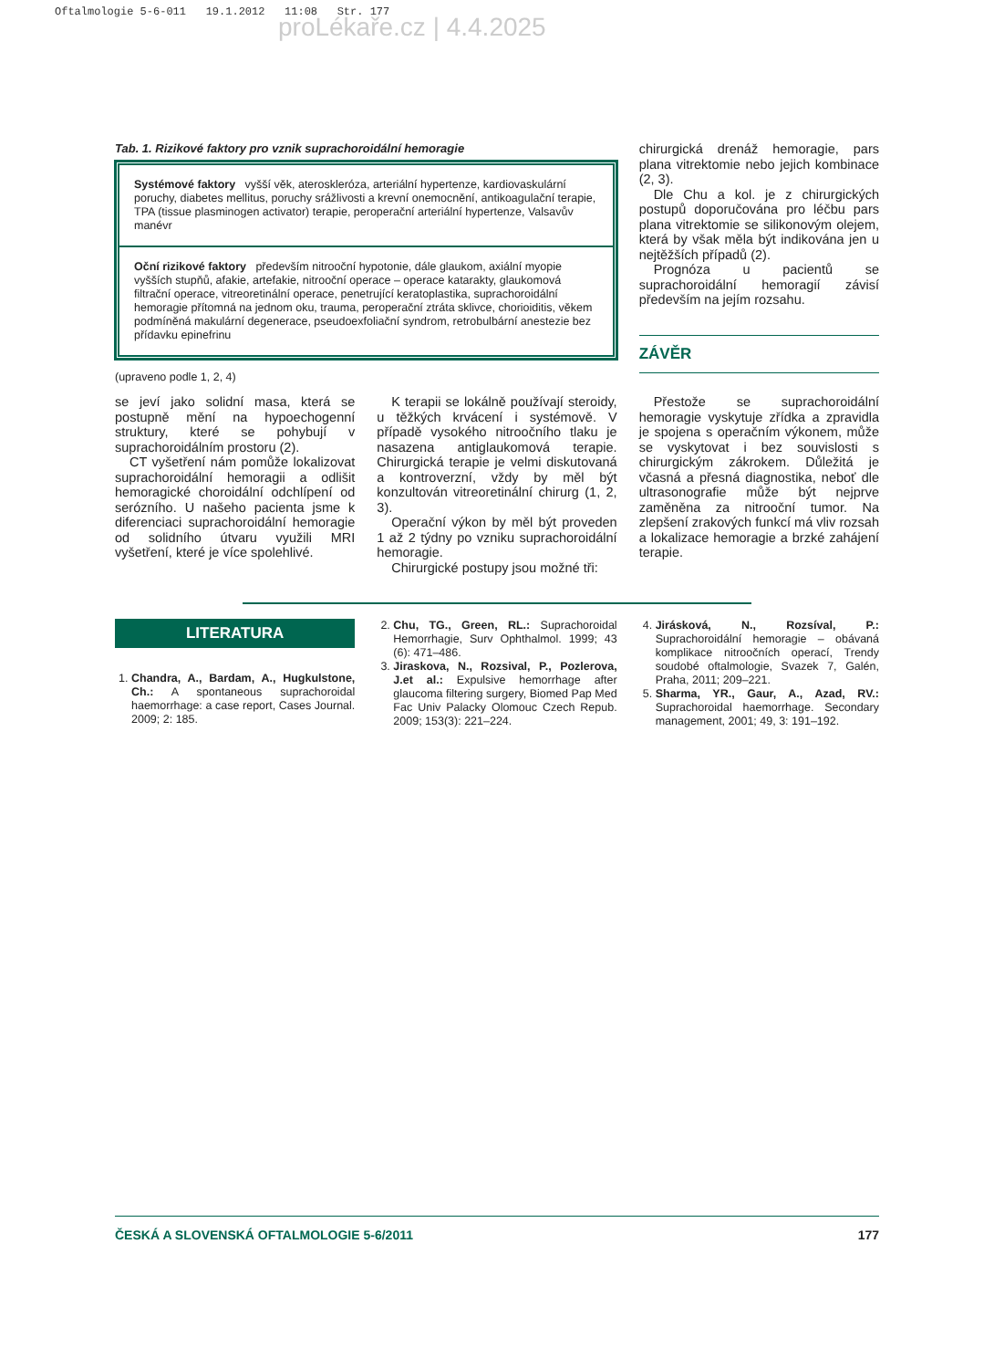Oftalmologie 5-6-011 19.1.2012 11:08 Str. 177
proLékaře.cz | 4.4.2025
Tab. 1. Rizikové faktory pro vznik suprachoroidální hemoragie
Systémové faktory vyšší věk, ateroskleróza, arteriální hypertenze, kardiovaskulární poruchy, diabetes mellitus, poruchy srážlivosti a krevní onemocnění, antikoagulační terapie, TPA (tissue plasminogen activator) terapie, peroperační arteriální hypertenze, Valsavův manévr
Oční rizikové faktory především nitrooční hypotonie, dále glaukom, axiální myopie vyšších stupňů, afakie, artefakie, nitrooční operace – operace katarakty, glaukomová filtrační operace, vitreoretinální operace, penetrující keratoplastika, suprachoroidální hemoragie přítomná na jednom oku, trauma, peroperační ztráta sklivce, chorioiditis, věkem podmíněná makulární degenerace, pseudoexfoliační syndrom, retrobulbární anestezie bez přídavku epinefrinu
(upraveno podle 1, 2, 4)
chirurgická drenáž hemoragie, pars plana vitrektomie nebo jejich kombinace (2, 3).
Dle Chu a kol. je z chirurgických postupů doporučována pro léčbu pars plana vitrektomie se silikonovým olejem, která by však měla být indikována jen u nejtěžších případů (2).
Prognóza u pacientů se suprachoroidální hemoragií závisí především na jejím rozsahu.
ZÁVĚR
se jeví jako solidní masa, která se postupně mění na hypoechogenní struktury, které se pohybují v suprachoroidálním prostoru (2).
CT vyšetření nám pomůže lokalizovat suprachoroidální hemoragii a odlišit hemoragické choroidální odchlípení od serózního. U našeho pacienta jsme k diferenciaci suprachoroidální hemoragie od solidního útvaru využili MRI vyšetření, které je více spolehlivé.
K terapii se lokálně používají steroidy, u těžkých krvácení i systémově. V případě vysokého nitroočního tlaku je nasazena antiglaukomová terapie. Chirurgická terapie je velmi diskutovaná a kontroverzní, vždy by měl být konzultován vitreoretinální chirurg (1, 2, 3).
Operační výkon by měl být proveden 1 až 2 týdny po vzniku suprachoroidální hemoragie.
Chirurgické postupy jsou možné tři:
Přestože se suprachoroidální hemoragie vyskytuje zřídka a zpravidla je spojena s operačním výkonem, může se vyskytovat i bez souvislosti s chirurgickým zákrokem. Důležitá je včasná a přesná diagnostika, neboť dle ultrasonografie může být nejprve zaměněna za nitrooční tumor. Na zlepšení zrakových funkcí má vliv rozsah a lokalizace hemoragie a brzké zahájení terapie.
LITERATURA
1. Chandra, A., Bardam, A., Hugkulstone, Ch.: A spontaneous suprachoroidal haemorrhage: a case report, Cases Journal. 2009; 2: 185.
2. Chu, TG., Green, RL.: Suprachoroidal Hemorrhagie, Surv Ophthalmol. 1999; 43 (6): 471–486.
3. Jiraskova, N., Rozsival, P., Pozlerova, J.et al.: Expulsive hemorrhage after glaucoma filtering surgery, Biomed Pap Med Fac Univ Palacky Olomouc Czech Repub. 2009; 153(3): 221–224.
4. Jirásková, N., Rozsíval, P.: Suprachoroidální hemoragie – obávaná komplikace nitroočních operací, Trendy soudobé oftalmologie, Svazek 7, Galén, Praha, 2011; 209–221.
5. Sharma, YR., Gaur, A., Azad, RV.: Suprachoroidal haemorrhage. Secondary management, 2001; 49, 3: 191–192.
ČESKÁ A SLOVENSKÁ OFTALMOLOGIE 5-6/2011 177